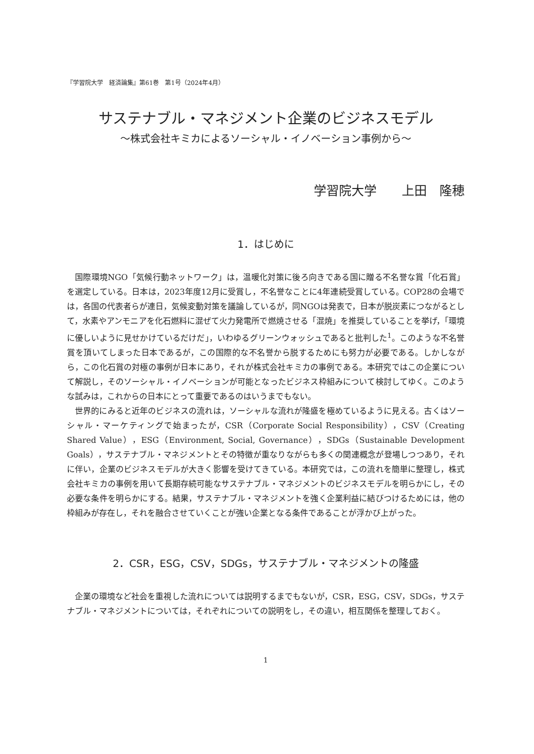『学習院大学　経済論集』第61巻　第1号（2024年4月）
サステナブル・マネジメント企業のビジネスモデル
〜株式会社キミカによるソーシャル・イノベーション事例から〜
学習院大学　　上田　隆穂
1．はじめに
国際環境NGO「気候行動ネットワーク」は，温暖化対策に後ろ向きである国に贈る不名誉な賞「化石賞」を選定している。日本は，2023年度12月に受賞し，不名誉なことに4年連続受賞している。COP28の会場では，各国の代表者らが連日，気候変動対策を議論しているが，同NGOは発表で，日本が脱炭素につながるとして，水素やアンモニアを化石燃料に混ぜて火力発電所で燃焼させる「混焼」を推奨していることを挙げ，「環境に優しいように見せかけているだけだ」，いわゆるグリーンウォッシュであると批判した<sup>1</sup>。このような不名誉賞を頂いてしまった日本であるが，この国際的な不名誉から脱するためにも努力が必要である。しかしながら，この化石賞の対極の事例が日本にあり，それが株式会社キミカの事例である。本研究ではこの企業について解説し，そのソーシャル・イノベーションが可能となったビジネス枠組みについて検討してゆく。このような試みは，これからの日本にとって重要であるのはいうまでもない。
世界的にみると近年のビジネスの流れは，ソーシャルな流れが隆盛を極めているように見える。古くはソーシャル・マーケティングで始まったが，CSR（Corporate Social Responsibility），CSV（Creating Shared Value），ESG（Environment, Social, Governance），SDGs（Sustainable Development Goals），サステナブル・マネジメントとその特徴が重なりながらも多くの関連概念が登場しつつあり，それに伴い，企業のビジネスモデルが大きく影響を受けてきている。本研究では，この流れを簡単に整理し，株式会社キミカの事例を用いて長期存続可能なサステナブル・マネジメントのビジネスモデルを明らかにし，その必要な条件を明らかにする。結果，サステナブル・マネジメントを強く企業利益に結びつけるためには，他の枠組みが存在し，それを融合させていくことが強い企業となる条件であることが浮かび上がった。
2．CSR，ESG，CSV，SDGs，サステナブル・マネジメントの隆盛
企業の環境など社会を重視した流れについては説明するまでもないが，CSR，ESG，CSV，SDGs，サステナブル・マネジメントについては，それぞれについての説明をし，その違い，相互関係を整理しておく。
1